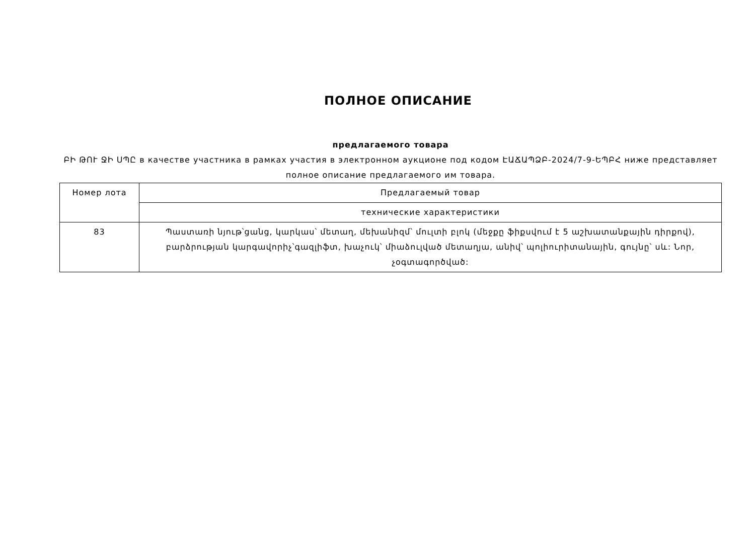ПОЛНОЕ ОПИСАНИЕ
предлагаемого товара
ԲԻ ԹՈՒ ՋԻ ՍՊԸ в качестве участника в рамках участия в электронном аукционе под кодом ԷԱՃԱՊՁԲ-2024/7-9-ԵՊԲՀ ниже представляет полное описание предлагаемого им товара.
| Номер лота | Предлагаемый товар |
| | технические характеристики |
| 83 | Պաստառի նյութ՝ցանց, կարկաս՝ մետաղ, մեխանիզմ՝ մուլտի բլոկ (մեջքը ֆիքսվում է 5 աշխատանքային դիրքով), բարձրության կարգավորիչ՝գազլիֆտ, խաչուկ՝ միաձուլված մետաղյա, անիվ՝ պոլիուրիտանային, գույնը՝ սև: Նոր, չօգտագործված: |